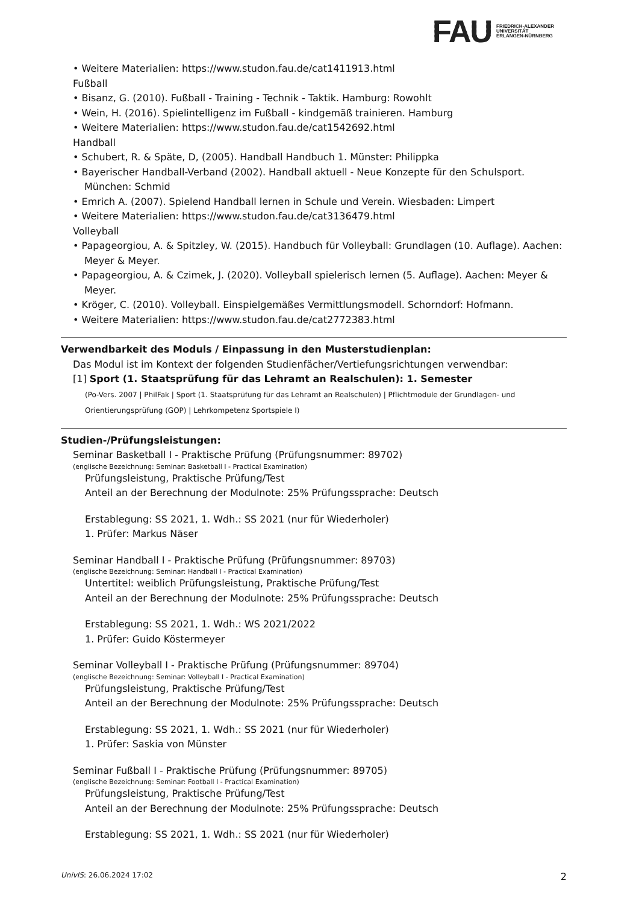FAU FRIEDRICH-ALEXANDER
UNIVERSITÄT
ERLANGEN-NÜRNBERG
• Weitere Materialien: https://www.studon.fau.de/cat1411913.html
Fußball
• Bisanz, G. (2010). Fußball - Training - Technik - Taktik. Hamburg: Rowohlt
• Wein, H. (2016). Spielintelligenz im Fußball - kindgemäß trainieren. Hamburg
• Weitere Materialien: https://www.studon.fau.de/cat1542692.html
Handball
• Schubert, R. & Späte, D, (2005). Handball Handbuch 1. Münster: Philippka
• Bayerischer Handball-Verband (2002). Handball aktuell - Neue Konzepte für den Schulsport. München: Schmid
• Emrich A. (2007). Spielend Handball lernen in Schule und Verein. Wiesbaden: Limpert
• Weitere Materialien: https://www.studon.fau.de/cat3136479.html
Volleyball
• Papageorgiou, A. & Spitzley, W. (2015). Handbuch für Volleyball: Grundlagen (10. Auflage). Aachen: Meyer & Meyer.
• Papageorgiou, A. & Czimek, J. (2020). Volleyball spielerisch lernen (5. Auflage). Aachen: Meyer & Meyer.
• Kröger, C. (2010). Volleyball. Einspielgemäßes Vermittlungsmodell. Schorndorf: Hofmann.
• Weitere Materialien: https://www.studon.fau.de/cat2772383.html
Verwendbarkeit des Moduls / Einpassung in den Musterstudienplan:
Das Modul ist im Kontext der folgenden Studienfächer/Vertiefungsrichtungen verwendbar:
[1] Sport (1. Staatsprüfung für das Lehramt an Realschulen): 1. Semester
(Po-Vers. 2007 | PhilFak | Sport (1. Staatsprüfung für das Lehramt an Realschulen) | Pflichtmodule der Grundlagen- und Orientierungsprüfung (GOP) | Lehrkompetenz Sportspiele I)
Studien-/Prüfungsleistungen:
Seminar Basketball I - Praktische Prüfung (Prüfungsnummer: 89702)
(englische Bezeichnung: Seminar: Basketball I - Practical Examination)
Prüfungsleistung, Praktische Prüfung/Test
Anteil an der Berechnung der Modulnote: 25% Prüfungssprache: Deutsch
Erstablegung: SS 2021, 1. Wdh.: SS 2021 (nur für Wiederholer)
1. Prüfer: Markus Näser
Seminar Handball I - Praktische Prüfung (Prüfungsnummer: 89703)
(englische Bezeichnung: Seminar: Handball I - Practical Examination)
Untertitel: weiblich Prüfungsleistung, Praktische Prüfung/Test
Anteil an der Berechnung der Modulnote: 25% Prüfungssprache: Deutsch
Erstablegung: SS 2021, 1. Wdh.: WS 2021/2022
1. Prüfer: Guido Köstermeyer
Seminar Volleyball I - Praktische Prüfung (Prüfungsnummer: 89704)
(englische Bezeichnung: Seminar: Volleyball I - Practical Examination)
Prüfungsleistung, Praktische Prüfung/Test
Anteil an der Berechnung der Modulnote: 25% Prüfungssprache: Deutsch
Erstablegung: SS 2021, 1. Wdh.: SS 2021 (nur für Wiederholer)
1. Prüfer: Saskia von Münster
Seminar Fußball I - Praktische Prüfung (Prüfungsnummer: 89705)
(englische Bezeichnung: Seminar: Football I - Practical Examination)
Prüfungsleistung, Praktische Prüfung/Test
Anteil an der Berechnung der Modulnote: 25% Prüfungssprache: Deutsch
Erstablegung: SS 2021, 1. Wdh.: SS 2021 (nur für Wiederholer)
UnivIS: 26.06.2024 17:02 2